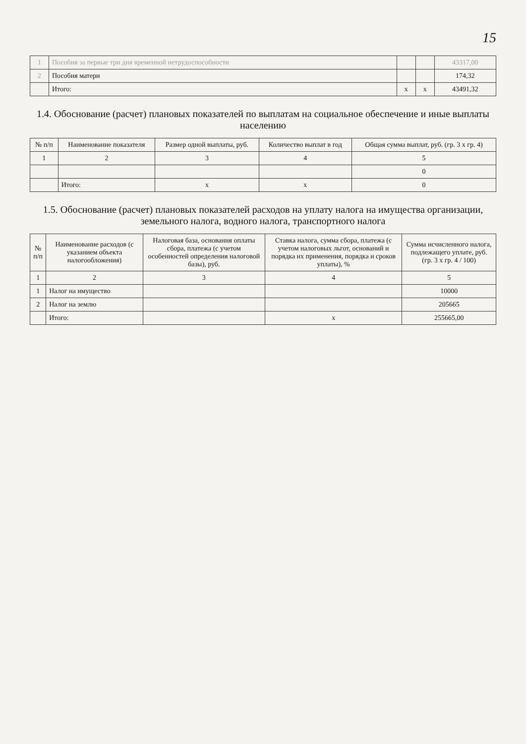15
| 1 | Пособия за первые три дня временной нетрудоспособности | | | 43317,00 |
| 2 | Пособия матери | | | 174,32 |
| | Итого: | x | x | 43491,32 |
1.4. Обоснование (расчет) плановых показателей по выплатам на социальное обеспечение и иные выплаты населению
| № п/п | Наименование показателя | Размер одной выплаты, руб. | Количество выплат в год | Общая сумма выплат, руб. (гр. 3 х гр. 4) |
| --- | --- | --- | --- | --- |
| 1 | 2 | 3 | 4 | 5 |
| | | | | 0 |
| | Итого: | x | x | 0 |
1.5. Обоснование (расчет) плановых показателей расходов на уплату налога на имущества организации, земельного налога, водного налога, транспортного налога
| № п/п | Наименование расходов (с указанием объекта налогообложения) | Налоговая база, основания оплаты сбора, платежа (с учетом особенностей определения налоговой базы), руб. | Ставка налога, сумма сбора, платежа (с учетом налоговых льгот, оснований и порядка их применения, порядка и сроков уплаты), % | Сумма исчисленного налога, подлежащего уплате, руб. (гр. 3 х гр. 4 / 100) |
| --- | --- | --- | --- | --- |
| 1 | 2 | 3 | 4 | 5 |
| 1 | Налог на имущество | | | 10000 |
| 2 | Налог на землю | | | 205665 |
| | Итого: | | x | 255665,00 |